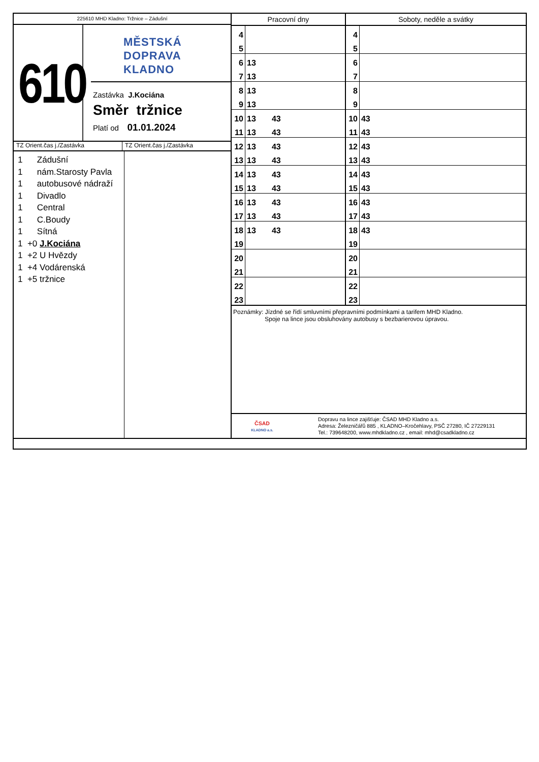225610 MHD Kladno: Tržnice – Zádušní
610
MĚSTSKÁ
DOPRAVA
KLADNO
Zastávka J.Kociána
Směr tržnice
Platí od 01.01.2024
TZ Orient.čas j./Zastávka TZ Orient.čas j./Zastávka
1 Zádušní
1 nám.Starosty Pavla
1 autobusové nádraží
1 Divadlo
1 Central
1 C.Boudy
1 Sítná
1 +0 J.Kociána
1 +2 U Hvězdy
1 +4 Vodárenská
1 +5 tržnice
| Pracovní dny | | Soboty, neděle a svátky | |
| --- | --- | --- | --- |
| 4 | | 4 | |
| 5 | | 5 | |
| 6 | 13 | 6 | |
| 7 | 13 | 7 | |
| 8 | 13 | 8 | |
| 9 | 13 | 9 | |
| 10 | 13 43 | 10 | 43 |
| 11 | 13 43 | 11 | 43 |
| 12 | 13 43 | 12 | 43 |
| 13 | 13 43 | 13 | 43 |
| 14 | 13 43 | 14 | 43 |
| 15 | 13 43 | 15 | 43 |
| 16 | 13 43 | 16 | 43 |
| 17 | 13 43 | 17 | 43 |
| 18 | 13 43 | 18 | 43 |
| 19 | | 19 | |
| 20 | | 20 | |
| 21 | | 21 | |
| 22 | | 22 | |
| 23 | | 23 | |
Poznámky: Jízdné se řídí smluvními přepravními podmínkami a tarifem MHD Kladno.
Spoje na lince jsou obsluhovány autobusy s bezbarierovou úpravou.
ČSAD
KLADNO a.s.
Dopravu na lince zajišťuje: ČSAD MHD Kladno a.s.
Adresa: Železničářů 885 , KLADNO–Kročehlavy, PSČ 27280, IČ 27229131
Tel.: 739648200, www.mhdkladno.cz , email: mhd@csadkladno.cz